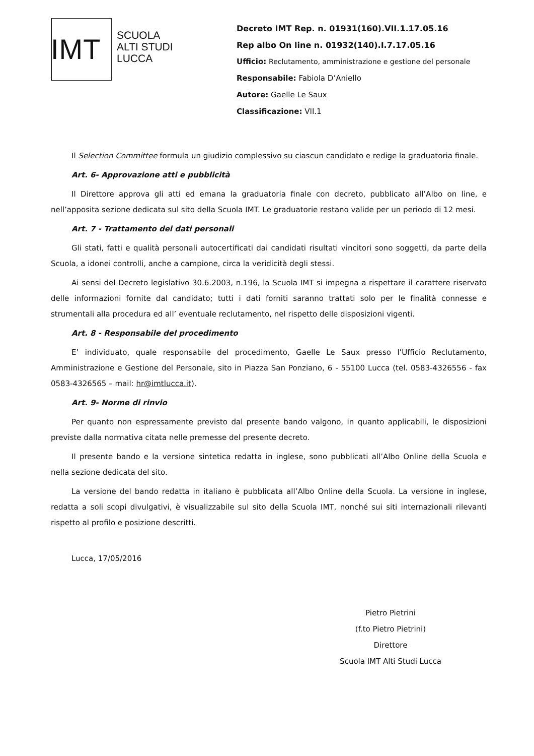IMT
SCUOLA
ALTI STUDI
LUCCA
Decreto IMT Rep. n. 01931(160).VII.1.17.05.16
Rep albo On line n. 01932(140).I.7.17.05.16
Ufficio: Reclutamento, amministrazione e gestione del personale
Responsabile: Fabiola D’Aniello
Autore: Gaelle Le Saux
Classificazione: VII.1
Il Selection Committee formula un giudizio complessivo su ciascun candidato e redige la graduatoria finale.
Art. 6- Approvazione atti e pubblicità
Il Direttore approva gli atti ed emana la graduatoria finale con decreto, pubblicato all’Albo on line, e nell’apposita sezione dedicata sul sito della Scuola IMT. Le graduatorie restano valide per un periodo di 12 mesi.
Art. 7 - Trattamento dei dati personali
Gli stati, fatti e qualità personali autocertificati dai candidati risultati vincitori sono soggetti, da parte della Scuola, a idonei controlli, anche a campione, circa la veridicità degli stessi.
Ai sensi del Decreto legislativo 30.6.2003, n.196, la Scuola IMT si impegna a rispettare il carattere riservato delle informazioni fornite dal candidato; tutti i dati forniti saranno trattati solo per le finalità connesse e strumentali alla procedura ed all’ eventuale reclutamento, nel rispetto delle disposizioni vigenti.
Art. 8 - Responsabile del procedimento
E’ individuato, quale responsabile del procedimento, Gaelle Le Saux presso l’Ufficio Reclutamento, Amministrazione e Gestione del Personale, sito in Piazza San Ponziano, 6 - 55100 Lucca (tel. 0583-4326556 - fax 0583-4326565 – mail: hr@imtlucca.it).
Art. 9- Norme di rinvio
Per quanto non espressamente previsto dal presente bando valgono, in quanto applicabili, le disposizioni previste dalla normativa citata nelle premesse del presente decreto.
Il presente bando e la versione sintetica redatta in inglese, sono pubblicati all’Albo Online della Scuola e nella sezione dedicata del sito.
La versione del bando redatta in italiano è pubblicata all’Albo Online della Scuola. La versione in inglese, redatta a soli scopi divulgativi, è visualizzabile sul sito della Scuola IMT, nonché sui siti internazionali rilevanti rispetto al profilo e posizione descritti.
Lucca, 17/05/2016
Pietro Pietrini
(f.to Pietro Pietrini)
Direttore
Scuola IMT Alti Studi Lucca